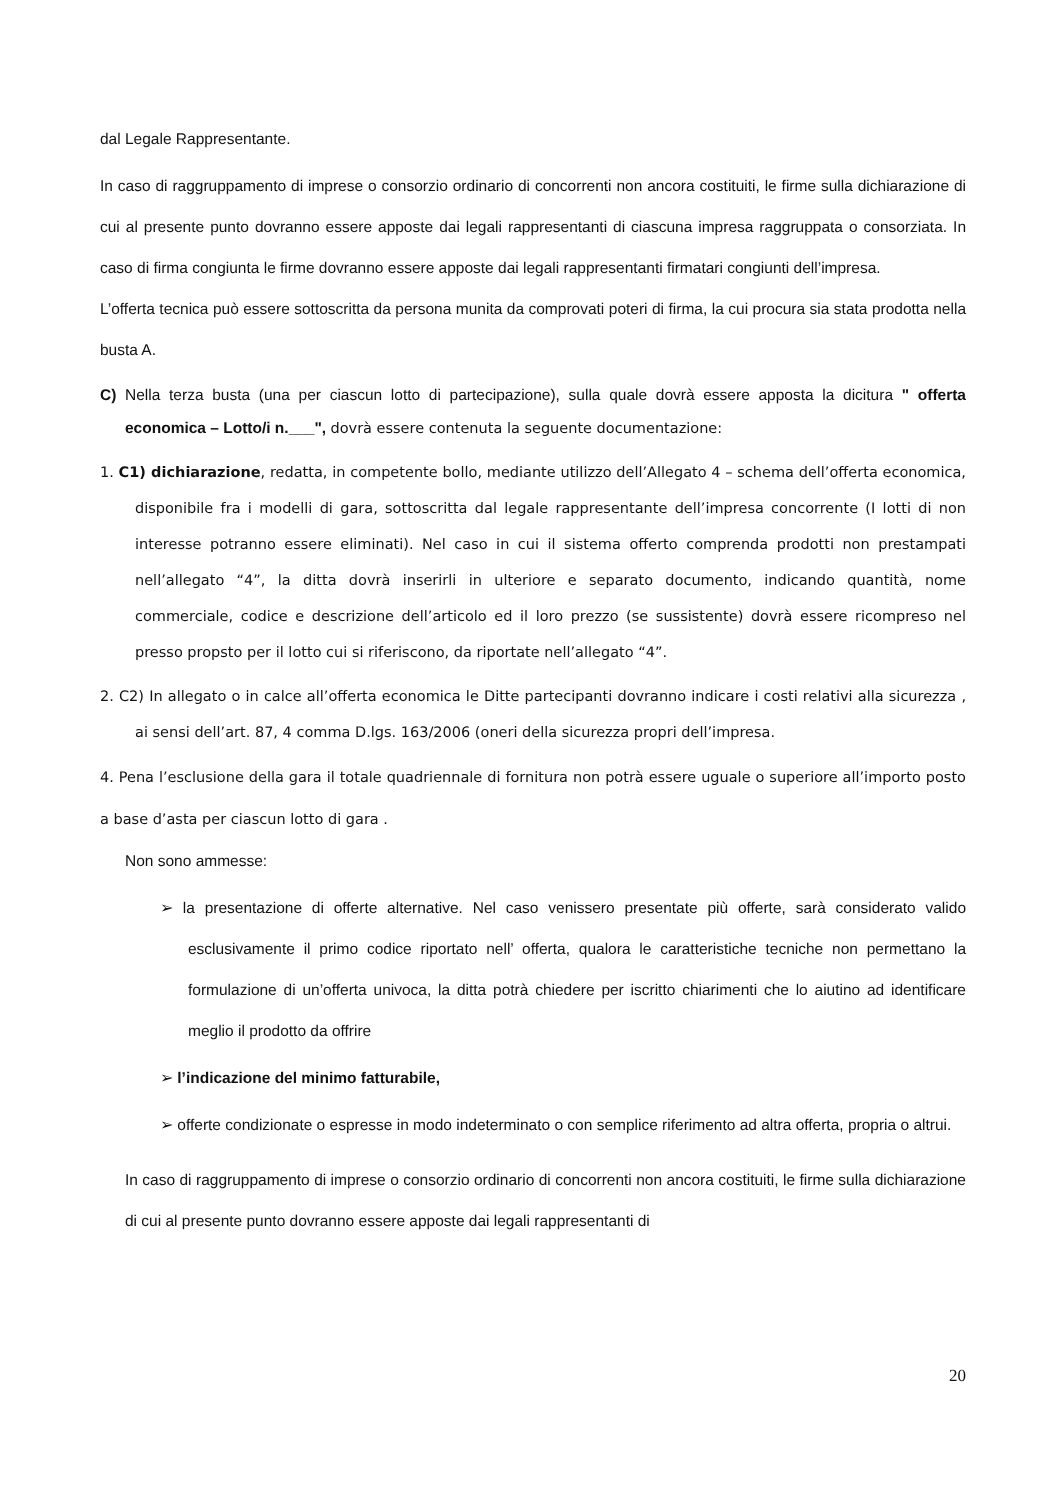dal Legale Rappresentante.
In caso di raggruppamento di imprese o consorzio ordinario di concorrenti non ancora costituiti, le firme sulla dichiarazione di cui al presente punto dovranno essere apposte dai legali rappresentanti di ciascuna impresa raggruppata o consorziata. In caso di firma congiunta le firme dovranno essere apposte dai legali rappresentanti firmatari congiunti dell’impresa.
L’offerta tecnica può essere sottoscritta da persona munita da comprovati poteri di firma, la cui procura sia stata prodotta nella busta A.
C) Nella terza busta (una per ciascun lotto di partecipazione), sulla quale dovrà essere apposta la dicitura " offerta economica – Lotto/i n.___", dovrà essere contenuta la seguente documentazione:
1. C1) dichiarazione, redatta, in competente bollo, mediante utilizzo dell’Allegato 4 – schema dell’offerta economica, disponibile fra i modelli di gara, sottoscritta dal legale rappresentante dell’impresa concorrente (I lotti di non interesse potranno essere eliminati). Nel caso in cui il sistema offerto comprenda prodotti non prestampati nell’allegato “4”, la ditta dovrà inserirli in ulteriore e separato documento, indicando quantità, nome commerciale, codice e descrizione dell’articolo ed il loro prezzo (se sussistente) dovrà essere ricompreso nel presso propsto per il lotto cui si riferiscono, da riportate nell’allegato “4”.
2. C2) In allegato o in calce all’offerta economica le Ditte partecipanti dovranno indicare i costi relativi alla sicurezza , ai sensi dell’art. 87, 4 comma D.lgs. 163/2006 (oneri della sicurezza propri dell’impresa.
4. Pena l’esclusione della gara il totale quadriennale di fornitura non potrà essere uguale o superiore all’importo posto a base d’asta per ciascun lotto di gara .
Non sono ammesse:
➢ la presentazione di offerte alternative. Nel caso venissero presentate più offerte, sarà considerato valido esclusivamente il primo codice riportato nell’ offerta, qualora le caratteristiche tecniche non permettano la formulazione di un’offerta univoca, la ditta potrà chiedere per iscritto chiarimenti che lo aiutino ad identificare meglio il prodotto da offrire
➢ l’indicazione del minimo fatturabile,
➢ offerte condizionate o espresse in modo indeterminato o con semplice riferimento ad altra offerta, propria o altrui.
In caso di raggruppamento di imprese o consorzio ordinario di concorrenti non ancora costituiti, le firme sulla dichiarazione di cui al presente punto dovranno essere apposte dai legali rappresentanti di
20